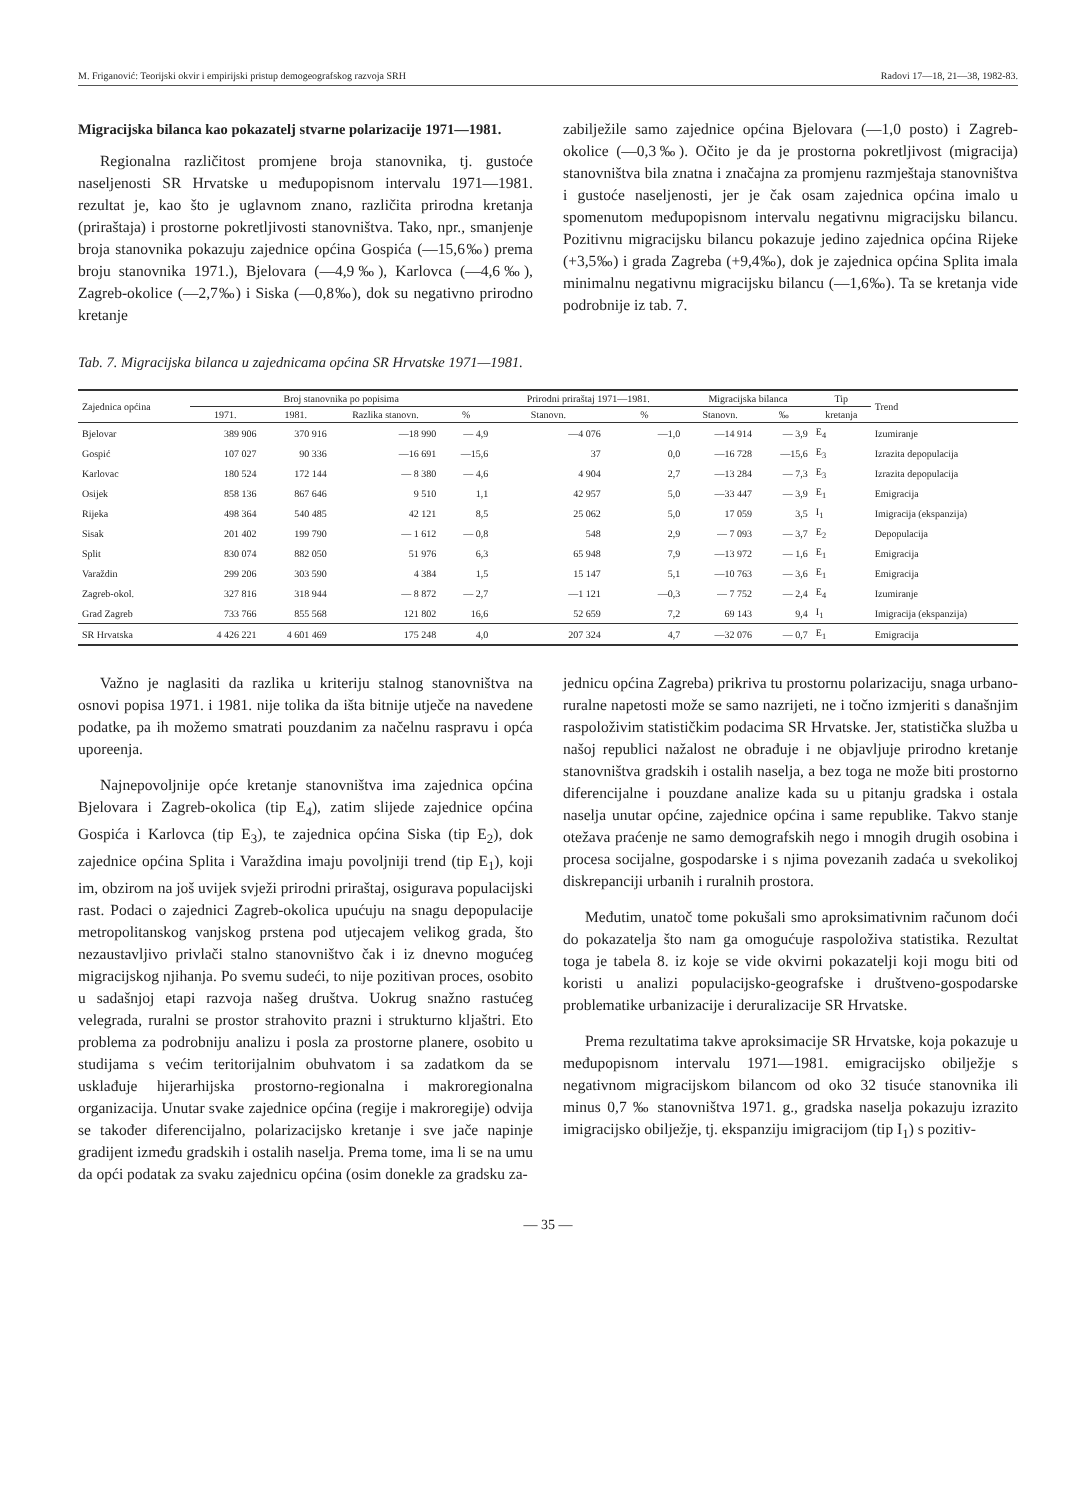M. Friganović: Teorijski okvir i empirijski pristup demogeografskog razvoja SRH Radovi 17—18, 21—38, 1982-83.
Migracijska bilanca kao pokazatelj stvarne polarizacije 1971—1981.
Regionalna različitost promjene broja stanovnika, tj. gustoće naseljenosti SR Hrvatske u međupopisnom intervalu 1971—1981. rezultat je, kao što je uglavnom znano, različita prirodna kretanja (priraštaja) i prostorne pokretljivosti stanovništva. Tako, npr., smanjenje broja stanovnika pokazuju zajednice općina Gospića (—15,6‰) prema broju stanovnika 1971.), Bjelovara (—4,9‰), Karlovca (—4,6‰), Zagreb-okolice (—2,7‰) i Siska (—0,8‰), dok su negativno prirodno kretanje
zabilježile samo zajednice općina Bjelovara (—1,0 posto) i Zagreb-okolice (—0,3‰). Očito je da je prostorna pokretljivost (migracija) stanovništva bila znatna i značajna za promjenu razmještaja stanovništva i gustoće naseljenosti, jer je čak osam zajednica općina imalo u spomenutom međupopisnom intervalu negativnu migracijsku bilancu. Pozitivnu migracijsku bilancu pokazuje jedino zajednica općina Rijeke (+3,5‰) i grada Zagreba (+9,4‰), dok je zajednica općina Splita imala minimalnu negativnu migracijsku bilancu (—1,6‰). Ta se kretanja vide podrobnije iz tab. 7.
Tab. 7. Migracijska bilanca u zajednicama općina SR Hrvatske 1971—1981.
| Zajednica općina | Broj stanovnika po popisima | | | | Prirodni priraštaj 1971—1981. | | Migracijska bilanca | | Tip | Trend |
| --- | --- | --- | --- | --- | --- | --- | --- | --- | --- | --- |
| | 1971. | 1981. | Razlika stanovn. | % | Stanovn. | % | Stanovn. | ‰ | kretanja | |
| Bjelovar | 389 906 | 370 916 | —18 990 | — 4,9 | —4 076 | —1,0 | —14 914 | — 3,9 | E<sub>4</sub> | Izumiranje |
| Gospić | 107 027 | 90 336 | —16 691 | —15,6 | 37 | 0,0 | —16 728 | —15,6 | E<sub>3</sub> | Izrazita depopulacija |
| Karlovac | 180 524 | 172 144 | — 8 380 | — 4,6 | 4 904 | 2,7 | —13 284 | — 7,3 | E<sub>3</sub> | Izrazita depopulacija |
| Osijek | 858 136 | 867 646 | 9 510 | 1,1 | 42 957 | 5,0 | —33 447 | — 3,9 | E<sub>1</sub> | Emigracija |
| Rijeka | 498 364 | 540 485 | 42 121 | 8,5 | 25 062 | 5,0 | 17 059 | 3,5 | I<sub>1</sub> | Imigracija (ekspanzija) |
| Sisak | 201 402 | 199 790 | — 1 612 | — 0,8 | 548 | 2,9 | — 7 093 | — 3,7 | E<sub>2</sub> | Depopulacija |
| Split | 830 074 | 882 050 | 51 976 | 6,3 | 65 948 | 7,9 | —13 972 | — 1,6 | E<sub>1</sub> | Emigracija |
| Varaždin | 299 206 | 303 590 | 4 384 | 1,5 | 15 147 | 5,1 | —10 763 | — 3,6 | E<sub>1</sub> | Emigracija |
| Zagreb-okol. | 327 816 | 318 944 | — 8 872 | — 2,7 | —1 121 | —0,3 | — 7 752 | — 2,4 | E<sub>4</sub> | Izumiranje |
| Grad Zagreb | 733 766 | 855 568 | 121 802 | 16,6 | 52 659 | 7,2 | 69 143 | 9,4 | I<sub>1</sub> | Imigracija (ekspanzija) |
| SR Hrvatska | 4 426 221 | 4 601 469 | 175 248 | 4,0 | 207 324 | 4,7 | —32 076 | — 0,7 | E<sub>1</sub> | Emigracija |
Važno je naglasiti da razlika u kriteriju stalnog stanovništva na osnovi popisa 1971. i 1981. nije tolika da išta bitnije utječe na navedene podatke, pa ih možemo smatrati pouzdanim za načelnu raspravu i opća uporeenja.
Najnepovoljnije opće kretanje stanovništva ima zajednica općina Bjelovara i Zagreb-okolica (tip E<sub>4</sub>), zatim slijede zajednice općina Gospića i Karlovca (tip E<sub>3</sub>), te zajednica općina Siska (tip E<sub>2</sub>), dok zajednice općina Splita i Varaždina imaju povoljniji trend (tip E<sub>1</sub>), koji im, obzirom na još uvijek svježi prirodni priraštaj, osigurava populacijski rast. Podaci o zajednici Zagreb-okolica upućuju na snagu depopulacije metropolitanskog vanjskog prstena pod utjecajem velikog grada, što nezaustavljivo privlači stalno stanovništvo čak i iz dnevno mogućeg migracijskog njihanja. Po svemu sudeći, to nije pozitivan proces, osobito u sadašnjoj etapi razvoja našeg društva. Uokrug snažno rastućeg velegrada, ruralni se prostor strahovito prazni i strukturno kljaštri. Eto problema za podrobniju analizu i posla za prostorne planere, osobito u studijama s većim teritorijalnim obuhvatom i sa zadatkom da se usklađuje hijerarhijska prostorno-regionalna i makroregionalna organizacija. Unutar svake zajednice općina (regije i makroregije) odvija se također diferencijalno, polarizacijsko kretanje i sve jače napinje gradijent između gradskih i ostalih naselja. Prema tome, ima li se na umu da opći podatak za svaku zajednicu općina (osim donekle za gradsku za-
jednicu općina Zagreba) prikriva tu prostornu polarizaciju, snaga urbano-ruralne napetosti može se samo nazrijeti, ne i točno izmjeriti s današnjim raspoloživim statističkim podacima SR Hrvatske. Jer, statistička služba u našoj republici nažalost ne obrađuje i ne objavljuje prirodno kretanje stanovništva gradskih i ostalih naselja, a bez toga ne može biti prostorno diferencijalne i pouzdane analize kada su u pitanju gradska i ostala naselja unutar općine, zajednice općina i same republike. Takvo stanje otežava praćenje ne samo demografskih nego i mnogih drugih osobina i procesa socijalne, gospodarske i s njima povezanih zadaća u svekolikoj diskrepanciji urbanih i ruralnih prostora.
Međutim, unatoč tome pokušali smo aproksimativnim računom doći do pokazatelja što nam ga omogućuje raspoloživa statistika. Rezultat toga je tabela 8. iz koje se vide okvirni pokazatelji koji mogu biti od koristi u analizi populacijsko-geografske i društveno-gospodarske problematike urbanizacije i deruralizacije SR Hrvatske.
Prema rezultatima takve aproksimacije SR Hrvatske, koja pokazuje u međupopisnom intervalu 1971—1981. emigracijsko obilježje s negativnom migracijskom bilancom od oko 32 tisuće stanovnika ili minus 0,7 ‰ stanovništva 1971. g., gradska naselja pokazuju izrazito imigracijsko obilježje, tj. ekspanziju imigracijom (tip I<sub>1</sub>) s pozitiv-
— 35 —